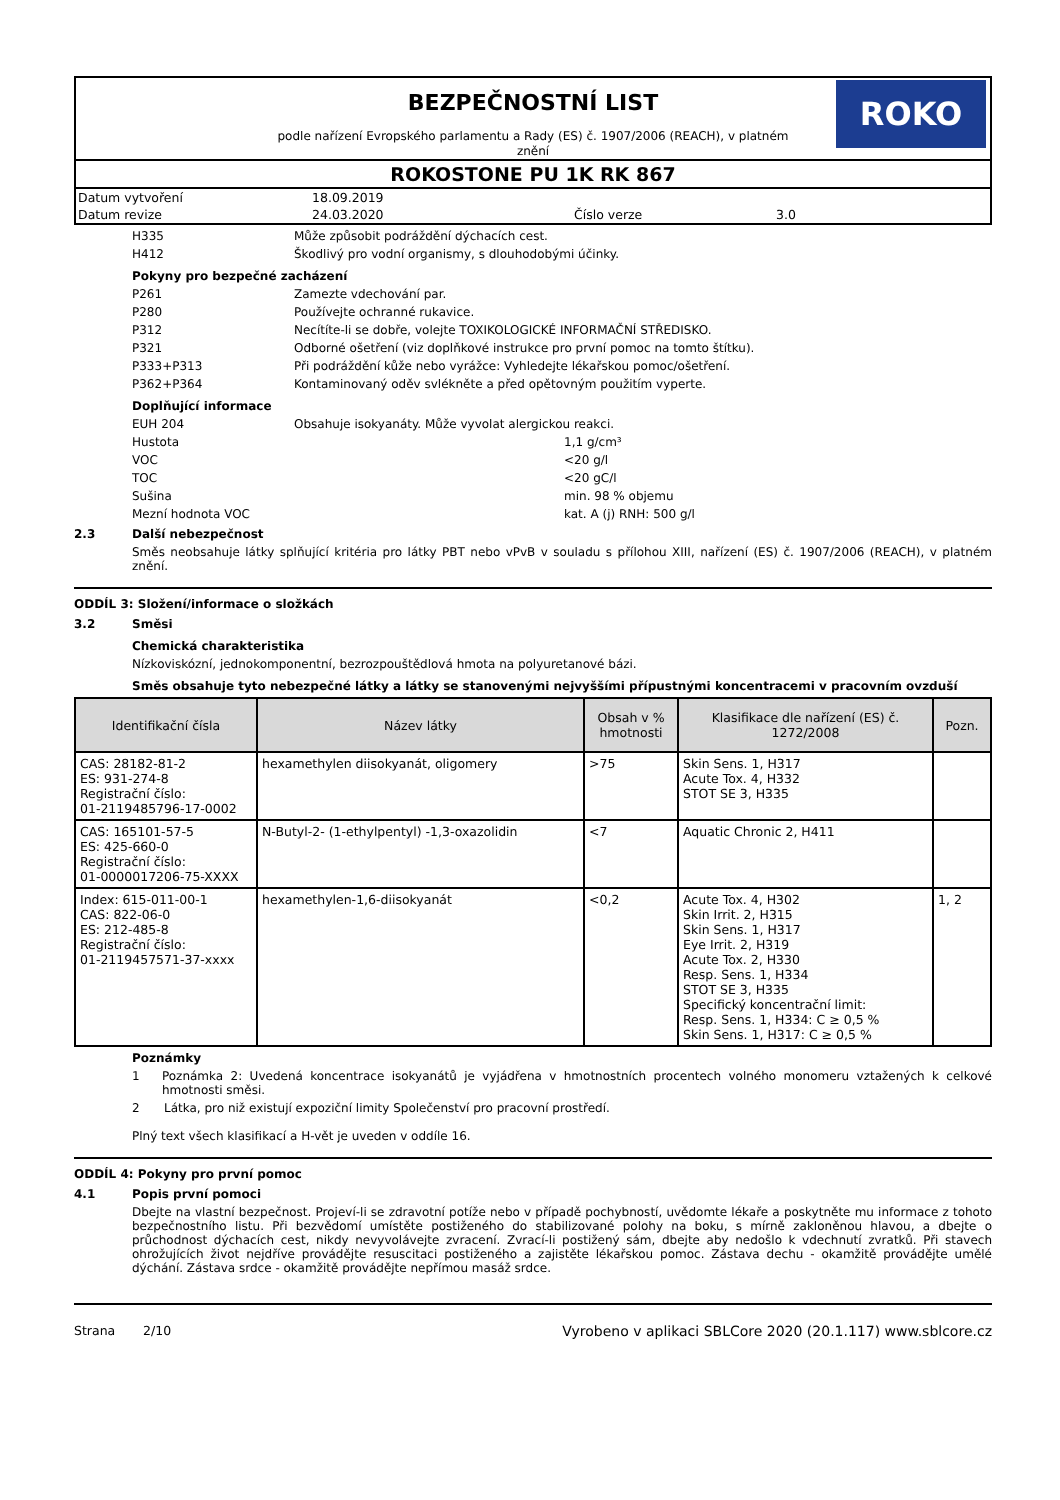ROKO
BEZPEČNOSTNÍ LIST
podle nařízení Evropského parlamentu a Rady (ES) č. 1907/2006 (REACH), v platném znění
ROKOSTONE PU 1K RK 867
| Datum vytvoření | 18.09.2019 | | |
| Datum revize | 24.03.2020 | Číslo verze | 3.0 |
H335 Může způsobit podráždění dýchacích cest.
H412 Škodlivý pro vodní organismy, s dlouhodobými účinky.
Pokyny pro bezpečné zacházení
P261 Zamezte vdechování par.
P280 Používejte ochranné rukavice.
P312 Necítíte-li se dobře, volejte TOXIKOLOGICKÉ INFORMAČNÍ STŘEDISKO.
P321 Odborné ošetření (viz doplňkové instrukce pro první pomoc na tomto štítku).
P333+P313 Při podráždění kůže nebo vyrážce: Vyhledejte lékařskou pomoc/ošetření.
P362+P364 Kontaminovaný oděv svlékněte a před opětovným použitím vyperte.
Doplňující informace
EUH 204 Obsahuje isokyanáty. Může vyvolat alergickou reakci.
Hustota 1,1 g/cm³
VOC <20 g/l
TOC <20 gC/l
Sušina min. 98 % objemu
Mezní hodnota VOC kat. A (j) RNH: 500 g/l
2.3 Další nebezpečnost
Směs neobsahuje látky splňující kritéria pro látky PBT nebo vPvB v souladu s přílohou XIII, nařízení (ES) č. 1907/2006 (REACH), v platném znění.
ODDÍL 3: Složení/informace o složkách
3.2 Směsi
Chemická charakteristika
Nízkoviskózní, jednokomponentní, bezrozpouštědlová hmota na polyuretanové bázi.
Směs obsahuje tyto nebezpečné látky a látky se stanovenými nejvyššími přípustnými koncentracemi v pracovním ovzduší
| Identifikační čísla | Název látky | Obsah v % hmotnosti | Klasifikace dle nařízení (ES) č. 1272/2008 | Pozn. |
| --- | --- | --- | --- | --- |
| CAS: 28182-81-2 ES: 931-274-8 Registrační číslo: 01-2119485796-17-0002 | hexamethylen diisokyanát, oligomery | >75 | Skin Sens. 1, H317 Acute Tox. 4, H332 STOT SE 3, H335 | |
| CAS: 165101-57-5 ES: 425-660-0 Registrační číslo: 01-0000017206-75-XXXX | N-Butyl-2- (1-ethylpentyl) -1,3-oxazolidin | <7 | Aquatic Chronic 2, H411 | |
| Index: 615-011-00-1 CAS: 822-06-0 ES: 212-485-8 Registrační číslo: 01-2119457571-37-xxxx | hexamethylen-1,6-diisokyanát | <0,2 | Acute Tox. 4, H302 Skin Irrit. 2, H315 Skin Sens. 1, H317 Eye Irrit. 2, H319 Acute Tox. 2, H330 Resp. Sens. 1, H334 STOT SE 3, H335 Specifický koncentrační limit: Resp. Sens. 1, H334: C ≥ 0,5 % Skin Sens. 1, H317: C ≥ 0,5 % | 1, 2 |
Poznámky
1 Poznámka 2: Uvedená koncentrace isokyanátů je vyjádřena v hmotnostních procentech volného monomeru vztažených k celkové hmotnosti směsi.
2 Látka, pro niž existují expoziční limity Společenství pro pracovní prostředí.
Plný text všech klasifikací a H-vět je uveden v oddíle 16.
ODDÍL 4: Pokyny pro první pomoc
4.1 Popis první pomoci
Dbejte na vlastní bezpečnost. Projeví-li se zdravotní potíže nebo v případě pochybností, uvědomte lékaře a poskytněte mu informace z tohoto bezpečnostního listu. Při bezvědomí umístěte postiženého do stabilizované polohy na boku, s mírně zakloněnou hlavou, a dbejte o průchodnost dýchacích cest, nikdy nevyvolávejte zvracení. Zvrací-li postižený sám, dbejte aby nedošlo k vdechnutí zvratků. Při stavech ohrožujících život nejdříve provádějte resuscitaci postiženého a zajistěte lékařskou pomoc. Zástava dechu - okamžitě provádějte umělé dýchání. Zástava srdce - okamžitě provádějte nepřímou masáž srdce.
Strana 2/10 Vyrobeno v aplikaci SBLCore 2020 (20.1.117) www.sblcore.cz